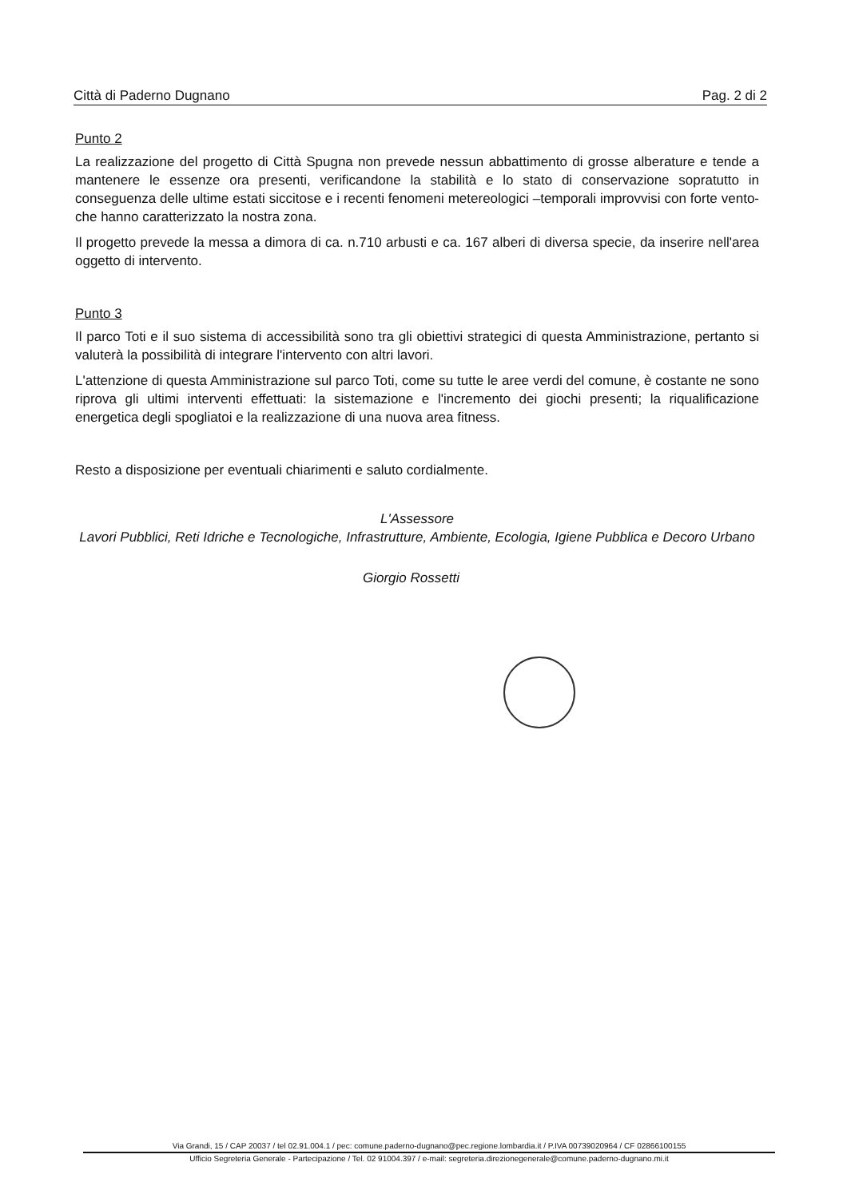Città di Paderno Dugnano Pag. 2 di 2
Punto 2
La realizzazione del progetto di Città Spugna non prevede nessun abbattimento di grosse alberature e tende a mantenere le essenze ora presenti, verificandone la stabilità e lo stato di conservazione sopratutto in conseguenza delle ultime estati siccitose e i recenti fenomeni metereologici –temporali improvvisi con forte vento- che hanno caratterizzato la nostra zona.
Il progetto prevede la messa a dimora di ca. n.710 arbusti e ca. 167 alberi di diversa specie, da inserire nell'area oggetto di intervento.
Punto 3
Il parco Toti e il suo sistema di accessibilità sono tra gli obiettivi strategici di questa Amministrazione, pertanto si valuterà la possibilità di integrare l'intervento con altri lavori.
L'attenzione di questa Amministrazione sul parco Toti, come su tutte le aree verdi del comune, è costante ne sono riprova gli ultimi interventi effettuati: la sistemazione e l'incremento dei giochi presenti; la riqualificazione energetica degli spogliatoi e la realizzazione di una nuova area fitness.
Resto a disposizione per eventuali chiarimenti e saluto cordialmente.
L'Assessore
Lavori Pubblici, Reti Idriche e Tecnologiche, Infrastrutture, Ambiente, Ecologia, Igiene Pubblica e Decoro Urbano
Giorgio Rossetti
Via Grandi, 15 / CAP 20037 / tel 02.91.004.1 / pec: comune.paderno-dugnano@pec.regione.lombardia.it / P.IVA 00739020964 / CF 02866100155
Ufficio Segreteria Generale - Partecipazione / Tel. 02 91004.397 / e-mail: segreteria.direzionegenerale@comune.paderno-dugnano.mi.it